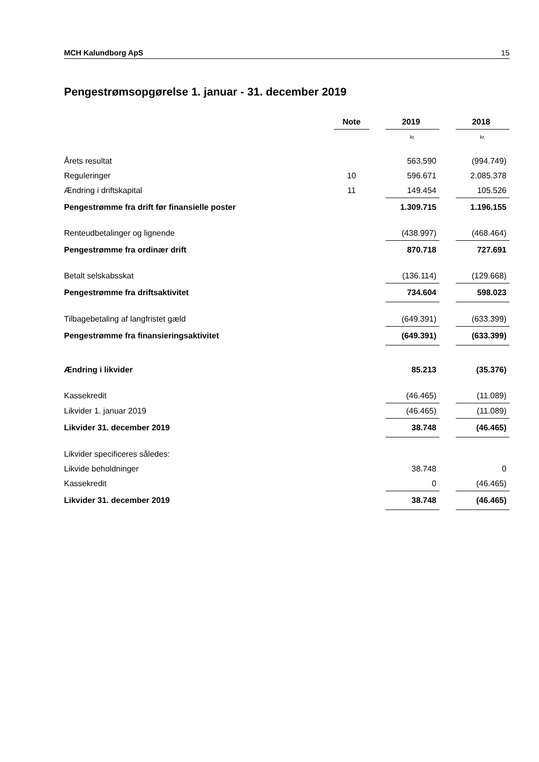MCH Kalundborg ApS 15
Pengestrømsopgørelse 1. januar - 31. december 2019
| | Note | | 2019 | | 2018 |
| --- | --- | --- | --- | --- | --- |
| | | | kr. | | kr. |
| Årets resultat | | | 563.590 | | (994.749) |
| Reguleringer | 10 | | 596.671 | | 2.085.378 |
| Ændring i driftskapital | 11 | | 149.454 | | 105.526 |
| Pengestrømme fra drift før finansielle poster | | | 1.309.715 | | 1.196.155 |
| Renteudbetalinger og lignende | | | (438.997) | | (468.464) |
| Pengestrømme fra ordinær drift | | | 870.718 | | 727.691 |
| Betalt selskabsskat | | | (136.114) | | (129.668) |
| Pengestrømme fra driftsaktivitet | | | 734.604 | | 598.023 |
| Tilbagebetaling af langfristet gæld | | | (649.391) | | (633.399) |
| Pengestrømme fra finansieringsaktivitet | | | (649.391) | | (633.399) |
| Ændring i likvider | | | 85.213 | | (35.376) |
| Kassekredit | | | (46.465) | | (11.089) |
| Likvider 1. januar 2019 | | | (46.465) | | (11.089) |
| Likvider 31. december 2019 | | | 38.748 | | (46.465) |
| Likvider specificeres således: | | | | | |
| Likvide beholdninger | | | 38.748 | | 0 |
| Kassekredit | | | 0 | | (46.465) |
| Likvider 31. december 2019 | | | 38.748 | | (46.465) |